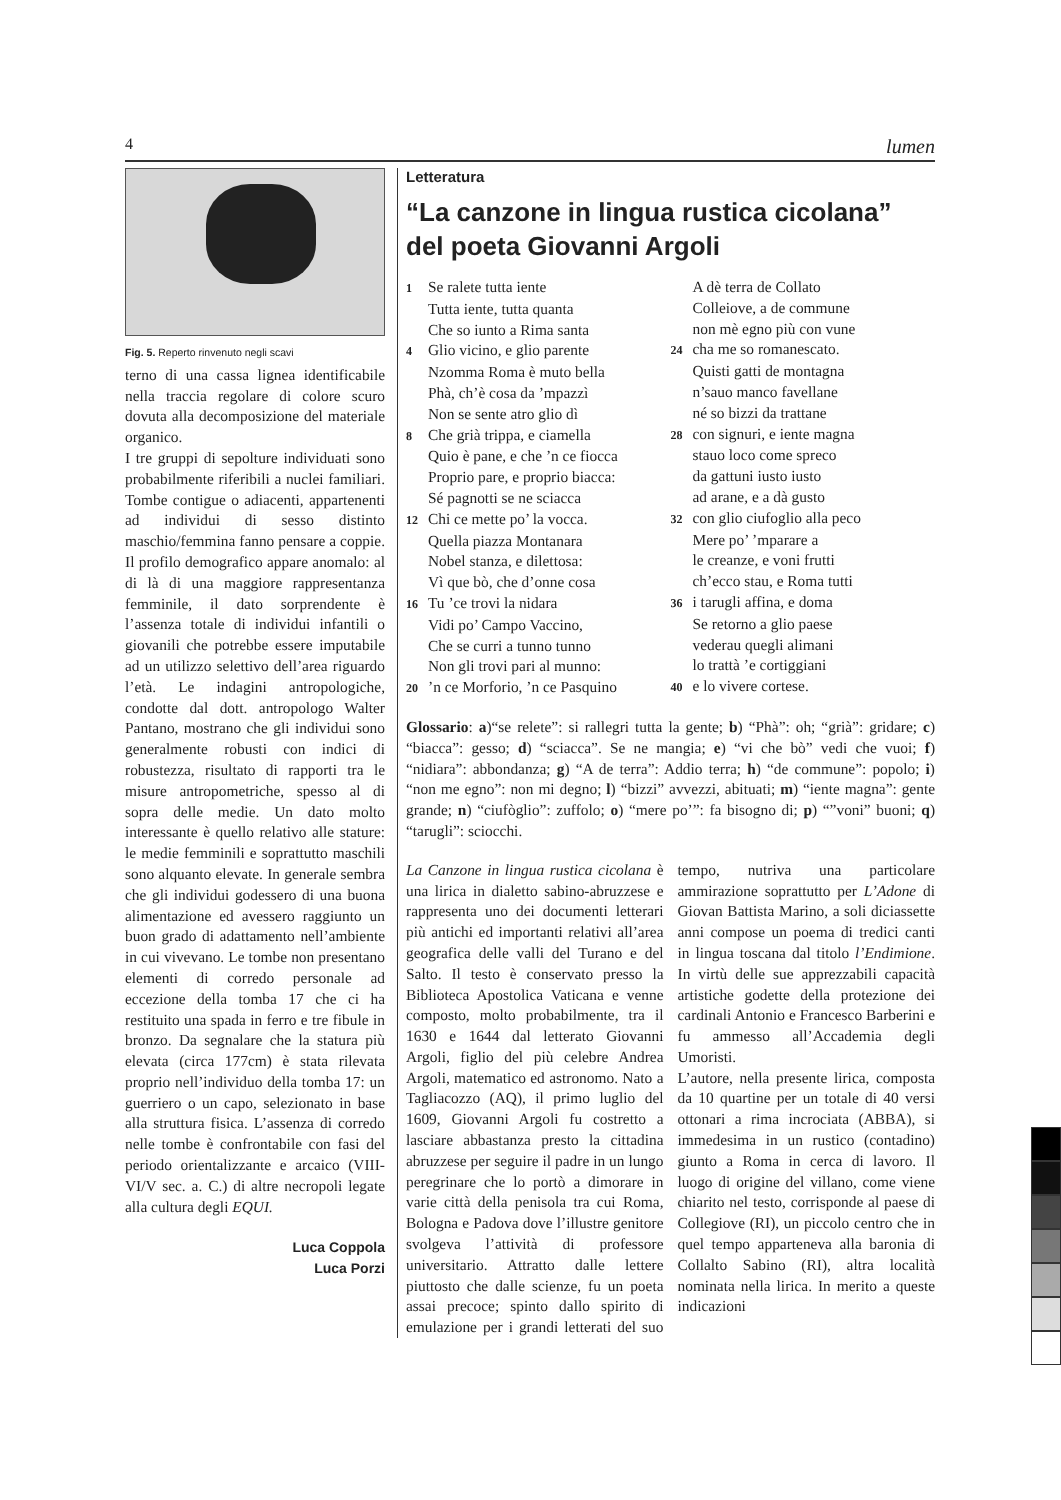4 lumen
Fig. 5. Reperto rinvenuto negli scavi
terno di una cassa lignea identificabile nella traccia regolare di colore scuro dovuta alla decomposizione del materiale organico.
I tre gruppi di sepolture individuati sono probabilmente riferibili a nuclei familiari. Tombe contigue o adiacenti, appartenenti ad individui di sesso distinto maschio/femmina fanno pensare a coppie. Il profilo demografico appare anomalo: al di là di una maggiore rappresentanza femminile, il dato sorprendente è l’assenza totale di individui infantili o giovanili che potrebbe essere imputabile ad un utilizzo selettivo dell’area riguardo l’età. Le indagini antropologiche, condotte dal dott. antropologo Walter Pantano, mostrano che gli individui sono generalmente robusti con indici di robustezza, risultato di rapporti tra le misure antropometriche, spesso al di sopra delle medie. Un dato molto interessante è quello relativo alle stature: le medie femminili e soprattutto maschili sono alquanto elevate. In generale sembra che gli individui godessero di una buona alimentazione ed avessero raggiunto un buon grado di adattamento nell’ambiente in cui vivevano. Le tombe non presentano elementi di corredo personale ad eccezione della tomba 17 che ci ha restituito una spada in ferro e tre fibule in bronzo. Da segnalare che la statura più elevata (circa 177cm) è stata rilevata proprio nell’individuo della tomba 17: un guerriero o un capo, selezionato in base alla struttura fisica. L’assenza di corredo nelle tombe è confrontabile con fasi del periodo orientalizzante e arcaico (VIII-VI/V sec. a. C.) di altre necropoli legate alla cultura degli EQUI.
Luca Coppola
Luca Porzi
Letteratura
“La canzone in lingua rustica cicolana” del poeta Giovanni Argoli
1 Se ralete tutta iente
Tutta iente, tutta quanta
Che so iunto a Rima santa
4 Glio vicino, e glio parente
Nzomma Roma è muto bella
Phà, ch’è cosa da ’mpazzì
Non se sente atro glio dì
8 Che grià trippa, e ciamella
Quio è pane, e che ’n ce fiocca
Proprio pare, e proprio biacca:
Sé pagnotti se ne sciacca
12 Chi ce mette po’ la vocca.
Quella piazza Montanara
Nobel stanza, e dilettosa:
Vì que bò, che d’onne cosa
16 Tu ’ce trovi la nidara
Vidi po’ Campo Vaccino,
Che se curri a tunno tunno
Non gli trovi pari al munno:
20’n ce Morforio, ’n ce Pasquino
A dè terra de Collato
Colleiove, a de commune
non mè egno più con vune
24 cha me so romanescato.
Quisti gatti de montagna
n’sauo manco favellane
né so bizzi da trattane
28 con signuri, e iente magna
stauo loco come spreco
da gattuni iusto iusto
ad arane, e a dà gusto
32 con glio ciufoglio alla peco
Mere po’ ’mparare a
le creanze, e voni frutti
ch’ecco stau, e Roma tutti
36 i tarugli affina, e doma
Se retorno a glio paese
vederau quegli alimani
lo trattà ’e cortiggiani
40 e lo vivere cortese.
Glossario: a)“se relete”: si rallegri tutta la gente; b) “Phà”: oh; “grià”: gridare; c) “biacca”: gesso; d) “sciacca”. Se ne mangia; e) “vi che bò” vedi che vuoi; f) “nidiara”: abbondanza; g) “A de terra”: Addio terra; h) “de commune”: popolo; i) “non me egno”: non mi degno; l) “bizzi” avvezzi, abituati; m) “iente magna”: gente grande; n) “ciufòglio”: zuffolo; o) “mere po’”: fa bisogno di; p) “”voni” buoni; q) “tarugli”: sciocchi.
La Canzone in lingua rustica cicolana è una lirica in dialetto sabino-abruzzese e rappresenta uno dei documenti letterari più antichi ed importanti relativi all’area geografica delle valli del Turano e del Salto. Il testo è conservato presso la Biblioteca Apostolica Vaticana e venne composto, molto probabilmente, tra il 1630 e 1644 dal letterato Giovanni Argoli, figlio del più celebre Andrea Argoli, matematico ed astronomo. Nato a Tagliacozzo (AQ), il primo luglio del 1609, Giovanni Argoli fu costretto a lasciare abbastanza presto la cittadina abruzzese per seguire il padre in un lungo peregrinare che lo portò a dimorare in varie città della penisola tra cui Roma, Bologna e Padova dove l’illustre genitore svolgeva l’attività di professore universitario. Attratto dalle lettere piuttosto che dalle scienze, fu un poeta assai precoce; spinto dallo spirito di emulazione per i grandi letterati del suo tempo, nutriva una particolare ammirazione soprattutto per L’Adone di Giovan Battista Marino, a soli diciassette anni compose un poema di tredici canti in lingua toscana dal titolo l’Endimione. In virtù delle sue apprezzabili capacità artistiche godette della protezione dei cardinali Antonio e Francesco Barberini e fu ammesso all’Accademia degli Umoristi.
L’autore, nella presente lirica, composta da 10 quartine per un totale di 40 versi ottonari a rima incrociata (ABBA), si immedesima in un rustico (contadino) giunto a Roma in cerca di lavoro. Il luogo di origine del villano, come viene chiarito nel testo, corrisponde al paese di Collegiove (RI), un piccolo centro che in quel tempo apparteneva alla baronia di Collalto Sabino (RI), altra località nominata nella lirica. In merito a queste indicazioni